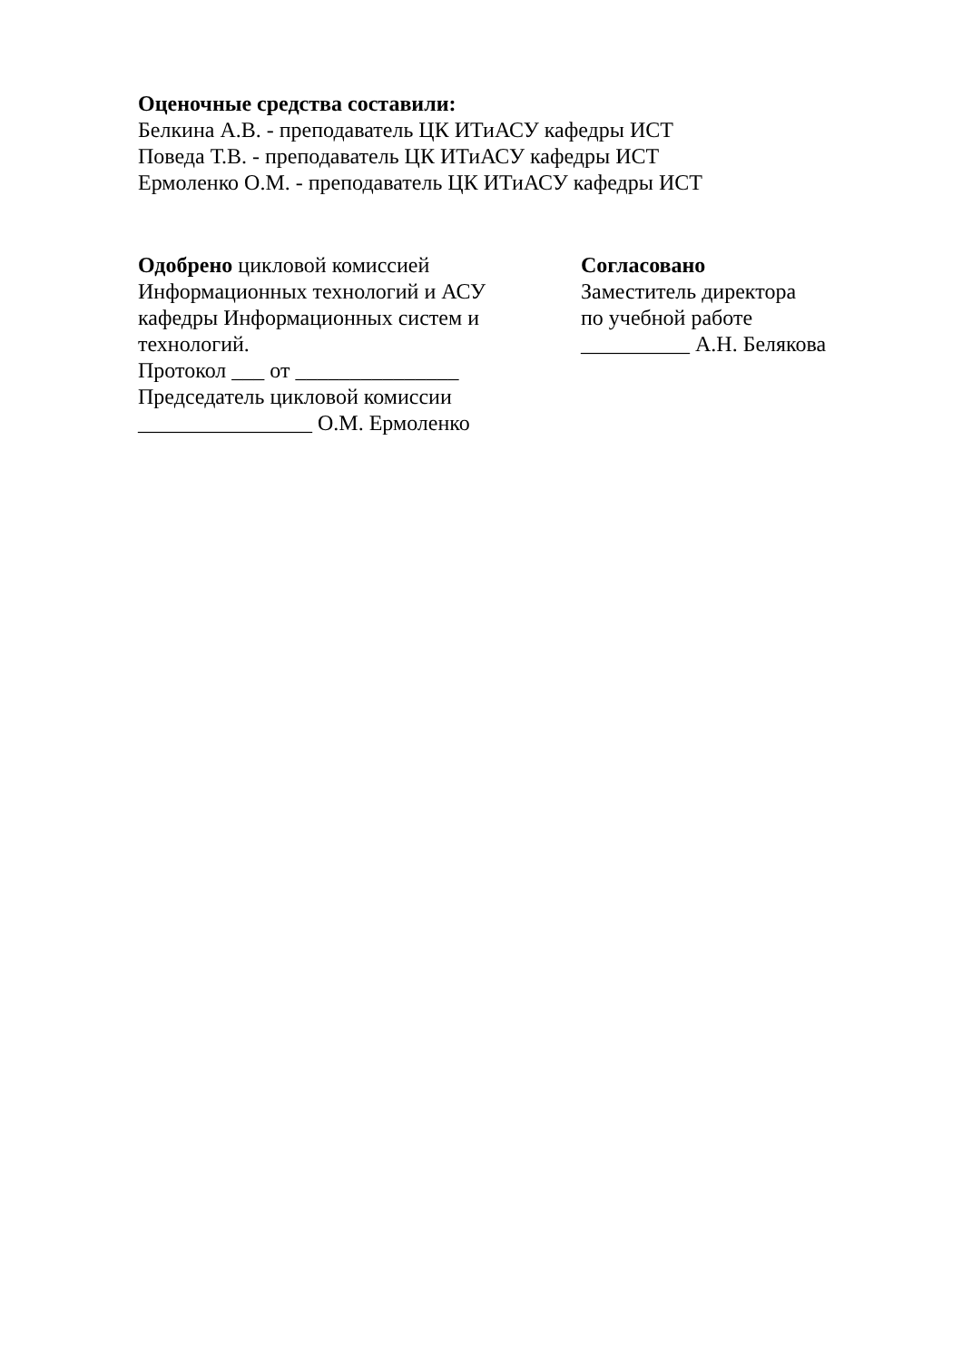Оценочные средства составили:
Белкина А.В. - преподаватель ЦК ИТиАСУ кафедры ИСТ
Поведа Т.В. - преподаватель ЦК ИТиАСУ кафедры ИСТ
Ермоленко О.М. - преподаватель ЦК ИТиАСУ кафедры ИСТ
Одобрено цикловой комиссией
Информационных технологий и АСУ
кафедры Информационных систем и
технологий.
Протокол ___ от _______________
Председатель цикловой комиссии
________________ О.М. Ермоленко
Согласовано
Заместитель директора
по учебной работе
__________ А.Н. Белякова